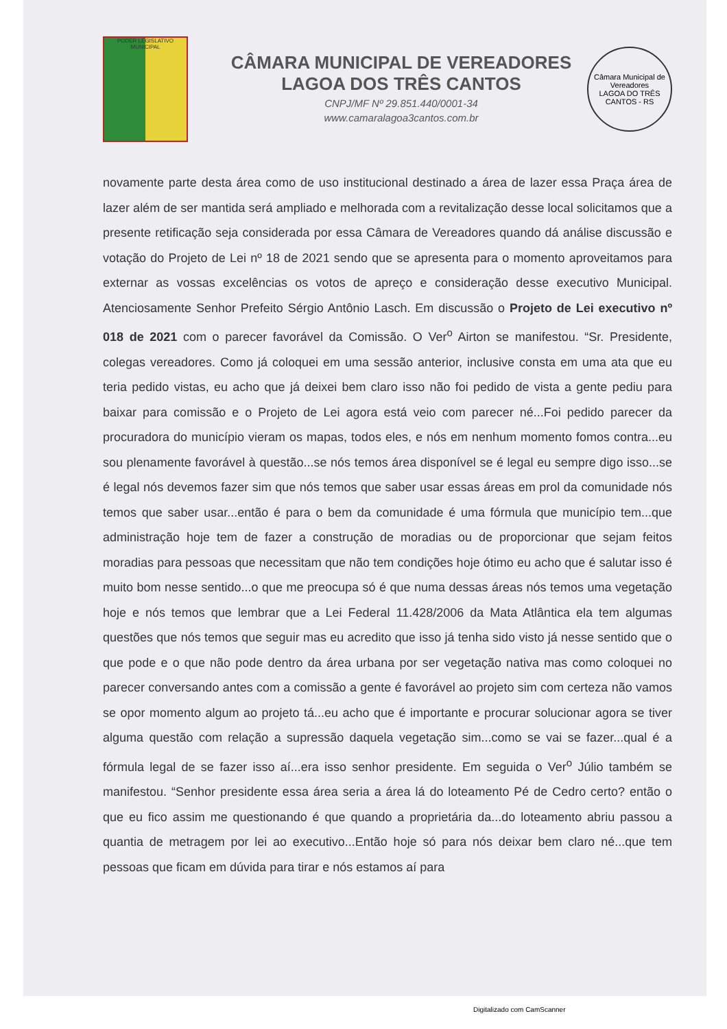PODER LEGISLATIVO MUNICIPAL
CÂMARA MUNICIPAL DE VEREADORES
LAGOA DOS TRÊS CANTOS
CNPJ/MF Nº 29.851.440/0001-34
www.camaralagoa3cantos.com.br
Câmara Municipal de Vereadores
LAGOA DO TRÊS CANTOS - RS
novamente parte desta área como de uso institucional destinado a área de lazer essa Praça área de lazer além de ser mantida será ampliado e melhorada com a revitalização desse local solicitamos que a presente retificação seja considerada por essa Câmara de Vereadores quando dá análise discussão e votação do Projeto de Lei nº 18 de 2021 sendo que se apresenta para o momento aproveitamos para externar as vossas excelências os votos de apreço e consideração desse executivo Municipal. Atenciosamente Senhor Prefeito Sérgio Antônio Lasch. Em discussão o Projeto de Lei executivo nº 018 de 2021 com o parecer favorável da Comissão. O Ver<sup>o</sup> Airton se manifestou. “Sr. Presidente, colegas vereadores. Como já coloquei em uma sessão anterior, inclusive consta em uma ata que eu teria pedido vistas, eu acho que já deixei bem claro isso não foi pedido de vista a gente pediu para baixar para comissão e o Projeto de Lei agora está veio com parecer né...Foi pedido parecer da procuradora do município vieram os mapas, todos eles, e nós em nenhum momento fomos contra...eu sou plenamente favorável à questão...se nós temos área disponível se é legal eu sempre digo isso...se é legal nós devemos fazer sim que nós temos que saber usar essas áreas em prol da comunidade nós temos que saber usar...então é para o bem da comunidade é uma fórmula que município tem...que administração hoje tem de fazer a construção de moradias ou de proporcionar que sejam feitos moradias para pessoas que necessitam que não tem condições hoje ótimo eu acho que é salutar isso é muito bom nesse sentido...o que me preocupa só é que numa dessas áreas nós temos uma vegetação hoje e nós temos que lembrar que a Lei Federal 11.428/2006 da Mata Atlântica ela tem algumas questões que nós temos que seguir mas eu acredito que isso já tenha sido visto já nesse sentido que o que pode e o que não pode dentro da área urbana por ser vegetação nativa mas como coloquei no parecer conversando antes com a comissão a gente é favorável ao projeto sim com certeza não vamos se opor momento algum ao projeto tá...eu acho que é importante e procurar solucionar agora se tiver alguma questão com relação a supressão daquela vegetação sim...como se vai se fazer...qual é a fórmula legal de se fazer isso aí...era isso senhor presidente. Em seguida o Ver<sup>o</sup> Júlio também se manifestou. “Senhor presidente essa área seria a área lá do loteamento Pé de Cedro certo? então o que eu fico assim me questionando é que quando a proprietária da...do loteamento abriu passou a quantia de metragem por lei ao executivo...Então hoje só para nós deixar bem claro né...que tem pessoas que ficam em dúvida para tirar e nós estamos aí para
Digitalizado com CamScanner